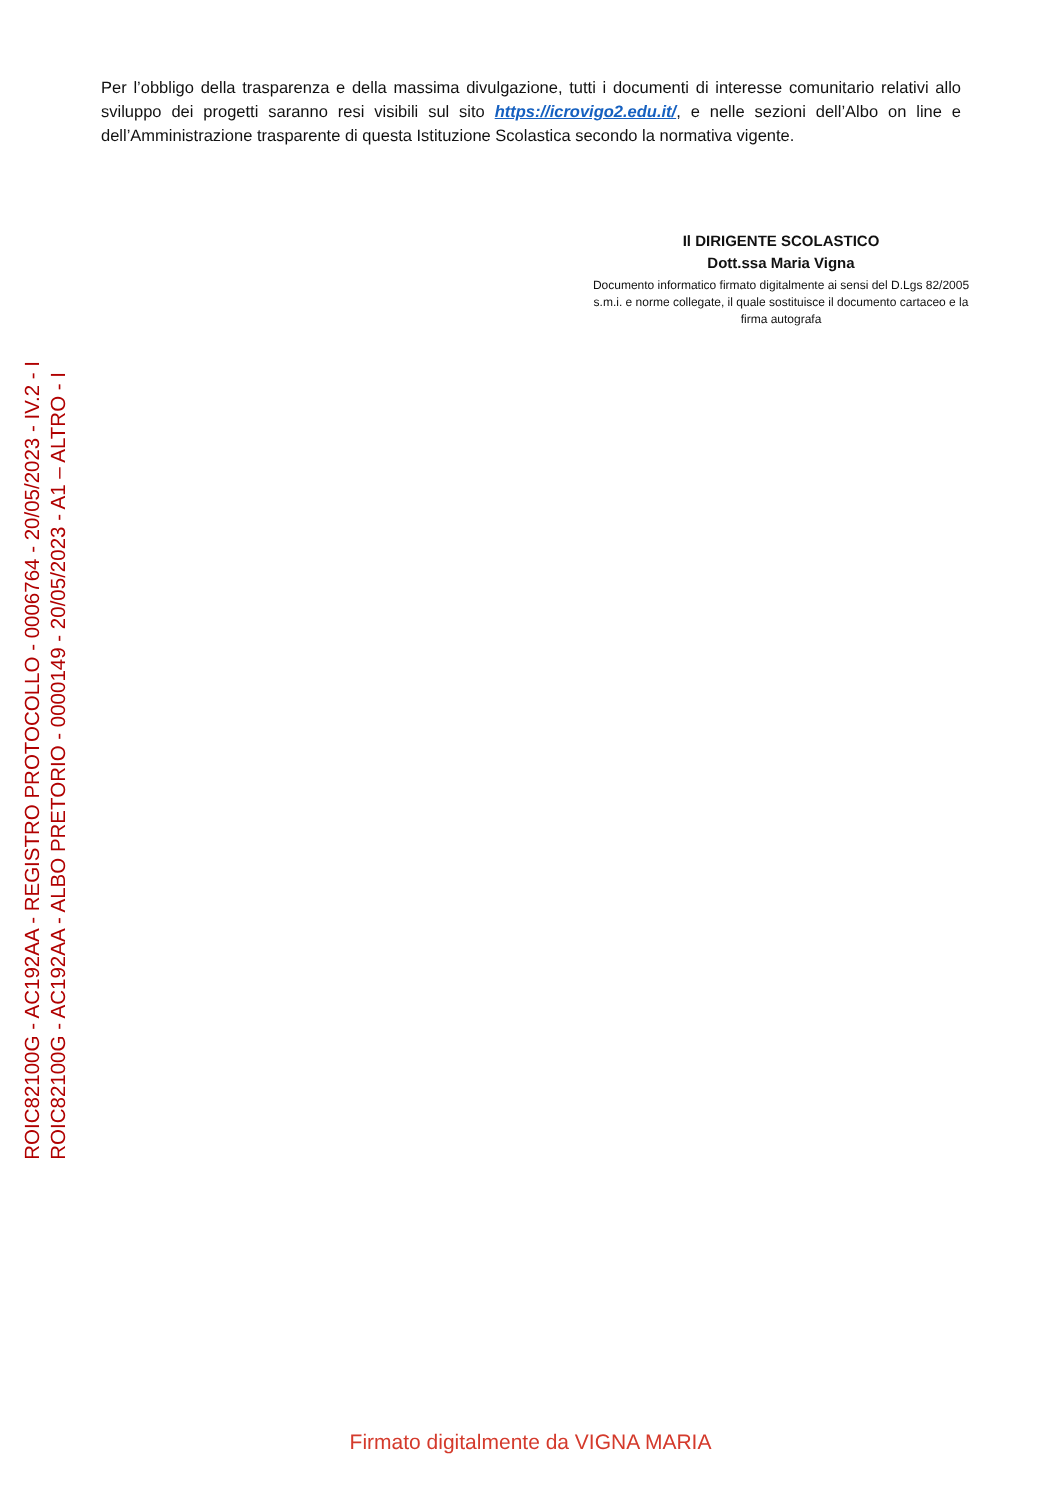Per l’obbligo della trasparenza e della massima divulgazione, tutti i documenti di interesse comunitario relativi allo sviluppo dei progetti saranno resi visibili sul sito https://icrovigo2.edu.it/, e nelle sezioni dell’Albo on line e dell’Amministrazione trasparente di questa Istituzione Scolastica secondo la normativa vigente.
Il DIRIGENTE SCOLASTICO
Dott.ssa Maria Vigna
Documento informatico firmato digitalmente ai sensi del D.Lgs 82/2005 s.m.i. e norme collegate, il quale sostituisce il documento cartaceo e la firma autografa
ROIC82100G - AC192AA - REGISTRO PROTOCOLLO - 0006764 - 20/05/2023 - IV.2 - I
ROIC82100G - AC192AA - ALBO PRETORIO - 0000149 - 20/05/2023 - A1 – ALTRO - I
Firmato digitalmente da VIGNA MARIA